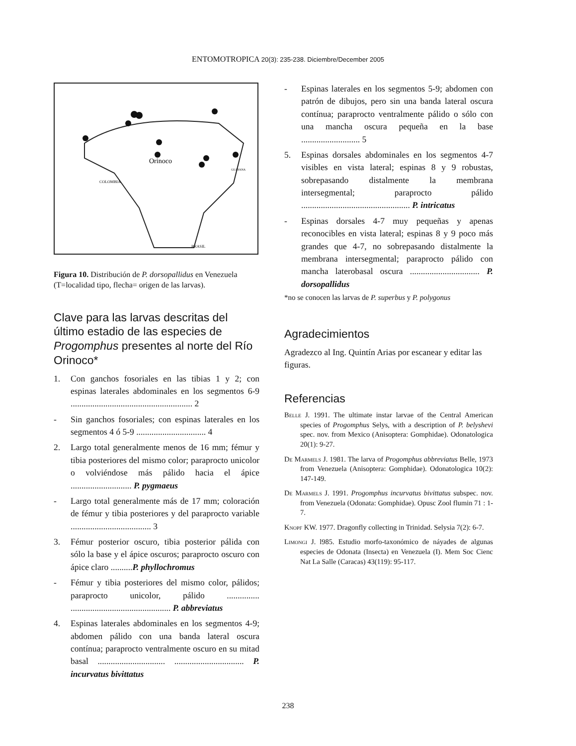ENTOMOTROPICA 20(3): 235-238. Diciembre/December 2005
Orinoco
COLOMBIA
BRASIL
GUAYANA
Figura 10. Distribución de P. dorsopallidus en Venezuela (T=localidad tipo, flecha= origen de las larvas).
Clave para las larvas descritas del último estadio de las especies de Progomphus presentes al norte del Río Orinoco*
1. Con ganchos fosoriales en las tibias 1 y 2; con espinas laterales abdominales en los segmentos 6-9 ........................................................ 2
- Sin ganchos fosoriales; con espinas laterales en los segmentos 4 ó 5-9 ................................ 4
2. Largo total generalmente menos de 16 mm; fémur y tibia posteriores del mismo color; paraprocto unicolor o volviéndose más pálido hacia el ápice ............................ P. pygmaeus
- Largo total generalmente más de 17 mm; coloración de fémur y tibia posteriores y del paraprocto variable ..................................... 3
3. Fémur posterior oscuro, tibia posterior pálida con sólo la base y el ápice oscuros; paraprocto oscuro con ápice claro ..........P. phyllochromus
- Fémur y tibia posteriores del mismo color, pálidos; paraprocto unicolor, pálido ............... .............................................. P. abbreviatus
4. Espinas laterales abdominales en los segmentos 4-9; abdomen pálido con una banda lateral oscura contínua; paraprocto ventralmente oscuro en su mitad basal ............................... ................................ P. incurvatus bivittatus
- Espinas laterales en los segmentos 5-9; abdomen con patrón de dibujos, pero sin una banda lateral oscura contínua; paraprocto ventralmente pálido o sólo con una mancha oscura pequeña en la base ........................... 5
5. Espinas dorsales abdominales en los segmentos 4-7 visibles en vista lateral; espinas 8 y 9 robustas, sobrepasando distalmente la membrana intersegmental; paraprocto pálido .................................................. P. intricatus
- Espinas dorsales 4-7 muy pequeñas y apenas reconocibles en vista lateral; espinas 8 y 9 poco más grandes que 4-7, no sobrepasando distalmente la membrana intersegmental; paraprocto pálido con mancha laterobasal oscura ................................ P. dorsopallidus
*no se conocen las larvas de P. superbus y P. polygonus
Agradecimientos
Agradezco al Ing. Quintín Arias por escanear y editar las figuras.
Referencias
Belle J. 1991. The ultimate instar larvae of the Central American species of Progomphus Selys, with a description of P. belyshevi spec. nov. from Mexico (Anisoptera: Gomphidae). Odonatologica 20(1): 9-27.
De Marmels J. 1981. The larva of Progomphus abbreviatus Belle, 1973 from Venezuela (Anisoptera: Gomphidae). Odonatologica 10(2): 147-149.
De Marmels J. 1991. Progomphus incurvatus bivittatus subspec. nov. from Venezuela (Odonata: Gomphidae). Opusc Zool flumin 71 : 1-7.
Knopf KW. 1977. Dragonfly collecting in Trinidad. Selysia 7(2): 6-7.
Limongi J. l985. Estudio morfo-taxonómico de náyades de algunas especies de Odonata (Insecta) en Venezuela (I). Mem Soc Cienc Nat La Salle (Caracas) 43(119): 95-117.
238